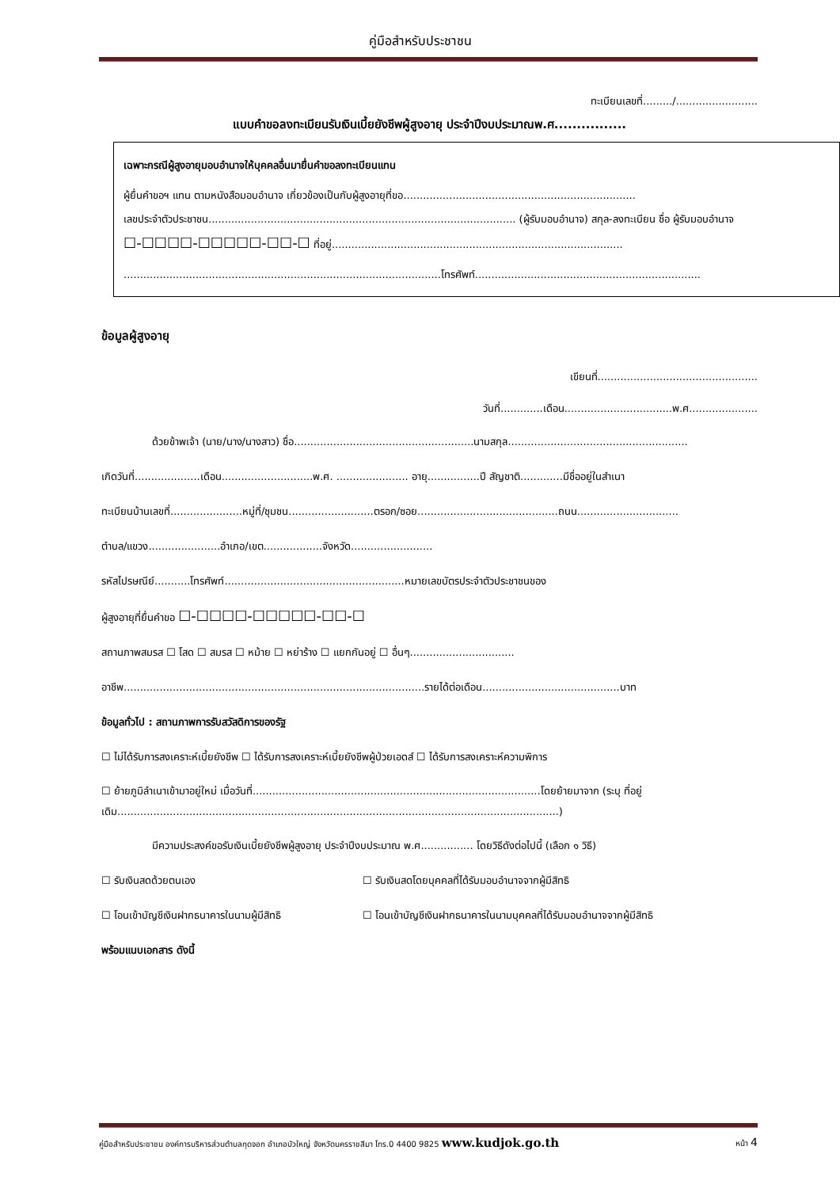คู่มือสำหรับประชาชน
ทะเบียนเลขที่........./.........................
แบบคำขอลงทะเบียนรับเงินเบี้ยยังชีพผู้สูงอายุ ประจำปีงบประมาณพ.ศ................
เฉพาะกรณีผู้สูงอายุมอบอำนาจให้บุคคลอื่นมายื่นคำขอลงทะเบียนแทน
ผู้ยื่นคำขอฯ แทน ตามหนังสือมอบอำนาจ เกี่ยวข้องเป็นกับผู้สูงอายุที่ขอ.......................................................................
เลขประจำตัวประชาชน.............................................................................................. (ผู้รับมอบอำนาจ) สกุล-ลงทะเบียน ชื่อ ผู้รับมอบอำนาจ
☐-☐☐☐☐-☐☐☐☐☐-☐☐-☐ ที่อยู่.........................................................................................
.................................................................................................โทรศัพท์.....................................................................
ข้อมูลผู้สูงอายุ
เขียนที่.................................................
วันที่.............เดือน.................................พ.ศ.....................
ด้วยข้าพเจ้า (นาย/นาง/นางสาว) ชื่อ.......................................................นามสกุล.......................................................
เกิดวันที่....................เดือน............................พ.ศ. ...................... อายุ................ปี สัญชาติ.............มีชื่ออยู่ในสำเนา
ทะเบียนบ้านเลขที่......................หมู่ที่/ชุมชน..........................ตรอก/ซอย...........................................ถนน...............................
ตำบล/แขวง......................อำเภอ/เขต..................จังหวัด.........................
รหัสไปรษณีย์...........โทรศัพท์.......................................................หมายเลขบัตรประจำตัวประชาชนของ
ผู้สูงอายุที่ยื่นคำขอ ☐-☐☐☐☐-☐☐☐☐☐-☐☐-☐
สถานภาพสมรส ☐ โสด ☐ สมรส ☐ หม้าย ☐ หย่าร้าง ☐ แยกกันอยู่ ☐ อื่นๆ................................
อาชีพ............................................................................................รายได้ต่อเดือน..........................................บาท
ข้อมูลทั่วไป : สถานภาพการรับสวัสดิการของรัฐ
☐ ไม่ได้รับการสงเคราะห์เบี้ยยังชีพ ☐ ได้รับการสงเคราะห์เบี้ยยังชีพผู้ป่วยเอดส์ ☐ ได้รับการสงเคราะห์ความพิการ
☐ ย้ายภูมิลำเนาเข้ามาอยู่ใหม่ เมื่อวันที่........................................................................................โดยย้ายมาจาก (ระบุ ที่อยู่เดิม.......................................................................................................................................)
มีความประสงค์ขอรับเงินเบี้ยยังชีพผู้สูงอายุ ประจำปีงบประมาณ พ.ศ................ โดยวิธีดังต่อไปนี้ (เลือก ๑ วิธี)
☐ รับเงินสดด้วยตนเอง ☐ รับเงินสดโดยบุคคลที่ได้รับมอบอำนาจจากผู้มีสิทธิ
☐ โอนเข้าบัญชีเงินฝากธนาคารในนามผู้มีสิทธิ ☐ โอนเข้าบัญชีเงินฝากธนาคารในนามบุคคลที่ได้รับมอบอำนาจจากผู้มีสิทธิ
พร้อมแนบเอกสาร ดังนี้
คู่มือสำหรับประชาชน องค์การบริหารส่วนตำบลกุดจอก อำเภอบัวใหญ่ จังหวัดนครราชสีมา โทร.0 4400 9825 www.kudjok.go.th หน้า 4